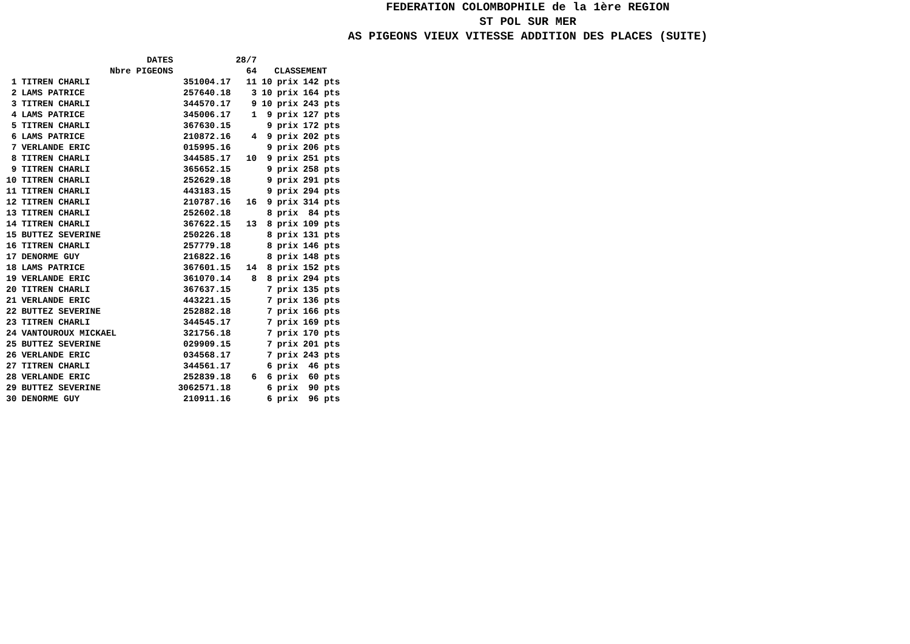FEDERATION COLOMBOPHILE de la 1ère REGION
ST POL SUR MER
AS PIGEONS VIEUX VITESSE ADDITION DES PLACES (SUITE)
| | DATES | | 28/7 | | | |
| --- | --- | --- | --- | --- | --- | --- |
| | Nbre PIGEONS | | 64 | CLASSEMENT | | |
| 1 | TITREN CHARLI | 351004.17 | 11 | 10 | prix | 142 pts |
| 2 | LAMS PATRICE | 257640.18 | 3 | 10 | prix | 164 pts |
| 3 | TITREN CHARLI | 344570.17 | 9 | 10 | prix | 243 pts |
| 4 | LAMS PATRICE | 345006.17 | 1 | 9 | prix | 127 pts |
| 5 | TITREN CHARLI | 367630.15 | | 9 | prix | 172 pts |
| 6 | LAMS PATRICE | 210872.16 | 4 | 9 | prix | 202 pts |
| 7 | VERLANDE ERIC | 015995.16 | | 9 | prix | 206 pts |
| 8 | TITREN CHARLI | 344585.17 | 10 | 9 | prix | 251 pts |
| 9 | TITREN CHARLI | 365652.15 | | 9 | prix | 258 pts |
| 10 | TITREN CHARLI | 252629.18 | | 9 | prix | 291 pts |
| 11 | TITREN CHARLI | 443183.15 | | 9 | prix | 294 pts |
| 12 | TITREN CHARLI | 210787.16 | 16 | 9 | prix | 314 pts |
| 13 | TITREN CHARLI | 252602.18 | | 8 | prix | 84 pts |
| 14 | TITREN CHARLI | 367622.15 | 13 | 8 | prix | 109 pts |
| 15 | BUTTEZ SEVERINE | 250226.18 | | 8 | prix | 131 pts |
| 16 | TITREN CHARLI | 257779.18 | | 8 | prix | 146 pts |
| 17 | DENORME GUY | 216822.16 | | 8 | prix | 148 pts |
| 18 | LAMS PATRICE | 367601.15 | 14 | 8 | prix | 152 pts |
| 19 | VERLANDE ERIC | 361070.14 | 8 | 8 | prix | 294 pts |
| 20 | TITREN CHARLI | 367637.15 | | 7 | prix | 135 pts |
| 21 | VERLANDE ERIC | 443221.15 | | 7 | prix | 136 pts |
| 22 | BUTTEZ SEVERINE | 252882.18 | | 7 | prix | 166 pts |
| 23 | TITREN CHARLI | 344545.17 | | 7 | prix | 169 pts |
| 24 | VANTOUROUX MICKAEL | 321756.18 | | 7 | prix | 170 pts |
| 25 | BUTTEZ SEVERINE | 029909.15 | | 7 | prix | 201 pts |
| 26 | VERLANDE ERIC | 034568.17 | | 7 | prix | 243 pts |
| 27 | TITREN CHARLI | 344561.17 | | 6 | prix | 46 pts |
| 28 | VERLANDE ERIC | 252839.18 | 6 | 6 | prix | 60 pts |
| 29 | BUTTEZ SEVERINE | 3062571.18 | | 6 | prix | 90 pts |
| 30 | DENORME GUY | 210911.16 | | 6 | prix | 96 pts |